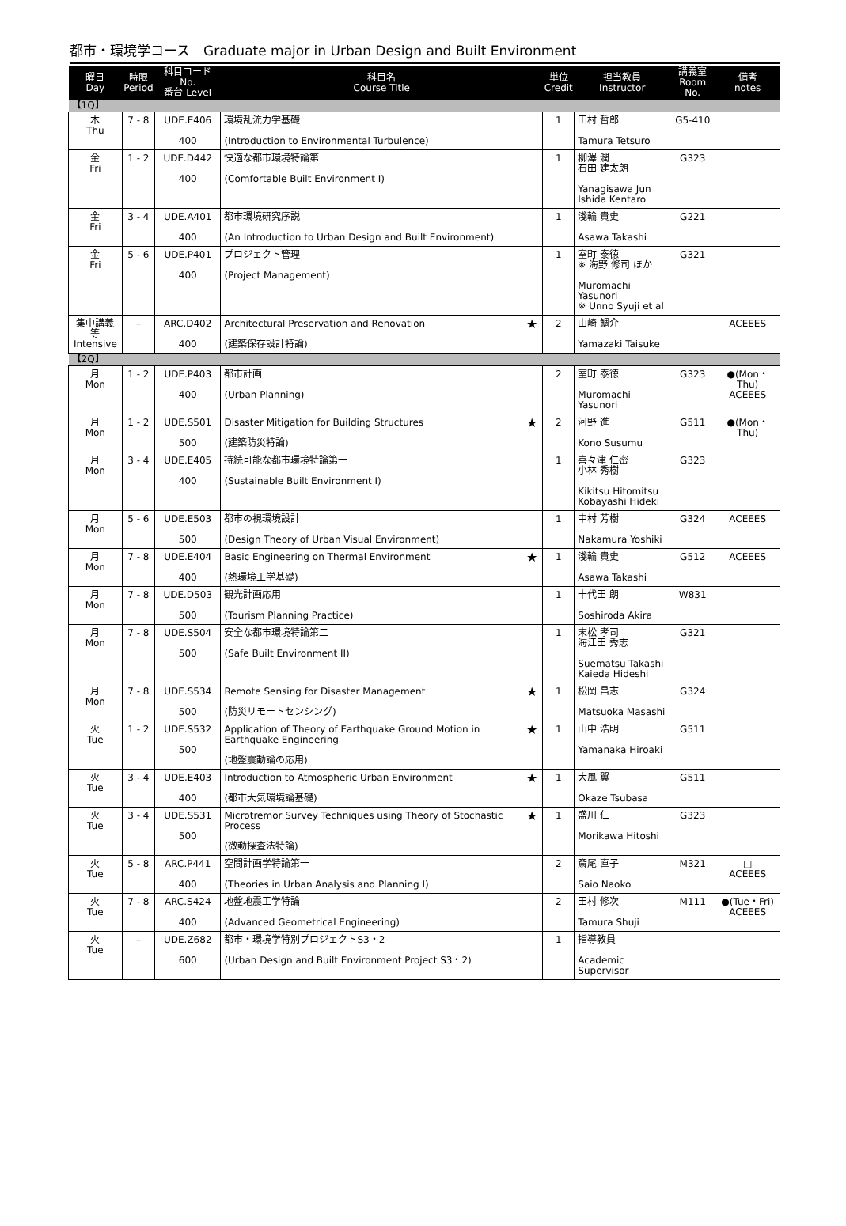都市・環境学コース　Graduate major in Urban Design and Built Environment
| 曜日 Day | 時限 Period | 科目コード No. 番台 Level | 科目名 Course Title | | 単位 Credit | 担当教員 Instructor | 講義室 Room No. | 備考 notes |
| --- | --- | --- | --- | --- | --- | --- | --- | --- |
| 【1Q】 | | | | | | | | |
| 木 Thu | 7 - 8 | UDE.E406 400 | 環境乱流力学基礎 (Introduction to Environmental Turbulence) | | 1 | 田村 哲郎 Tamura Tetsuro | G5-410 | |
| 金 Fri | 1 - 2 | UDE.D442 400 | 快適な都市環境特論第一 (Comfortable Built Environment I) | | 1 | 柳澤 潤 石田 建太朗 Yanagisawa Jun Ishida Kentaro | G323 | |
| 金 Fri | 3 - 4 | UDE.A401 400 | 都市環境研究序説 (An Introduction to Urban Design and Built Environment) | | 1 | 淺輪 貴史 Asawa Takashi | G221 | |
| 金 Fri | 5 - 6 | UDE.P401 400 | プロジェクト管理 (Project Management) | | 1 | 室町 泰徳 ※ 海野 修司 ほか Muromachi Yasunori ※ Unno Syuji et al | G321 | |
| 集中講義等 Intensive | – | ARC.D402 400 | Architectural Preservation and Renovation (建築保存設計特論) | ★ | 2 | 山崎 鯛介 Yamazaki Taisuke | | ACEEES |
| 【2Q】 | | | | | | | | |
| 月 Mon | 1 - 2 | UDE.P403 400 | 都市計画 (Urban Planning) | | 2 | 室町 泰徳 Muromachi Yasunori | G323 | ●(Mon・Thu) ACEEES |
| 月 Mon | 1 - 2 | UDE.S501 500 | Disaster Mitigation for Building Structures (建築防災特論) | ★ | 2 | 河野 進 Kono Susumu | G511 | ●(Mon・Thu) |
| 月 Mon | 3 - 4 | UDE.E405 400 | 持続可能な都市環境特論第一 (Sustainable Built Environment I) | | 1 | 喜々津 仁密 小林 秀樹 Kikitsu Hitomitsu Kobayashi Hideki | G323 | |
| 月 Mon | 5 - 6 | UDE.E503 500 | 都市の視環境設計 (Design Theory of Urban Visual Environment) | | 1 | 中村 芳樹 Nakamura Yoshiki | G324 | ACEEES |
| 月 Mon | 7 - 8 | UDE.E404 400 | Basic Engineering on Thermal Environment (熱環境工学基礎) | ★ | 1 | 淺輪 貴史 Asawa Takashi | G512 | ACEEES |
| 月 Mon | 7 - 8 | UDE.D503 500 | 観光計画応用 (Tourism Planning Practice) | | 1 | 十代田 朗 Soshiroda Akira | W831 | |
| 月 Mon | 7 - 8 | UDE.S504 500 | 安全な都市環境特論第二 (Safe Built Environment II) | | 1 | 末松 孝司 海江田 秀志 Suematsu Takashi Kaieda Hideshi | G321 | |
| 月 Mon | 7 - 8 | UDE.S534 500 | Remote Sensing for Disaster Management (防災リモートセンシング) | ★ | 1 | 松岡 昌志 Matsuoka Masashi | G324 | |
| 火 Tue | 1 - 2 | UDE.S532 500 | Application of Theory of Earthquake Ground Motion in Earthquake Engineering (地盤震動論の応用) | ★ | 1 | 山中 浩明 Yamanaka Hiroaki | G511 | |
| 火 Tue | 3 - 4 | UDE.E403 400 | Introduction to Atmospheric Urban Environment (都市大気環境論基礎) | ★ | 1 | 大風 翼 Okaze Tsubasa | G511 | |
| 火 Tue | 3 - 4 | UDE.S531 500 | Microtremor Survey Techniques using Theory of Stochastic Process (微動探査法特論) | ★ | 1 | 盛川 仁 Morikawa Hitoshi | G323 | |
| 火 Tue | 5 - 8 | ARC.P441 400 | 空間計画学特論第一 (Theories in Urban Analysis and Planning I) | | 2 | 斎尾 直子 Saio Naoko | M321 | □ ACEEES |
| 火 Tue | 7 - 8 | ARC.S424 400 | 地盤地震工学特論 (Advanced Geometrical Engineering) | | 2 | 田村 修次 Tamura Shuji | M111 | ●(Tue・Fri) ACEEES |
| 火 Tue | – | UDE.Z682 600 | 都市・環境学特別プロジェクトS3・2 (Urban Design and Built Environment Project S3・2) | | 1 | 指導教員 Academic Supervisor | | |